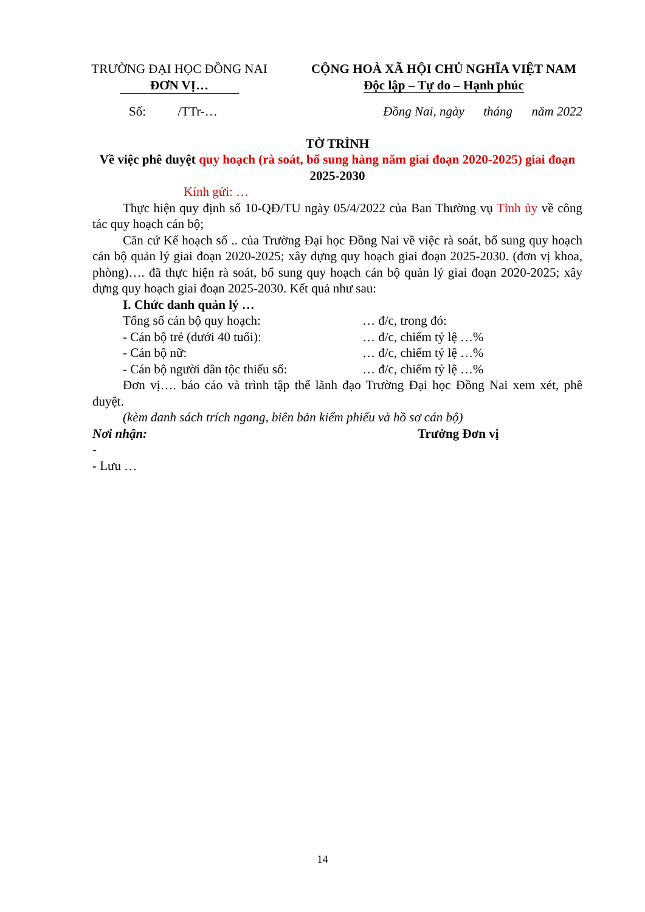TRƯỜNG ĐẠI HỌC ĐỒNG NAI
ĐƠN VỊ…
CỘNG HOÀ XÃ HỘI CHỦ NGHĨA VIỆT NAM
Độc lập – Tự do – Hạnh phúc
Số: /TTr-… Đồng Nai, ngày tháng năm 2022
TỜ TRÌNH
Về việc phê duyệt quy hoạch (rà soát, bổ sung hàng năm giai đoạn 2020-2025) giai đoạn 2025-2030
Kính gửi: …
Thực hiện quy định số 10-QĐ/TU ngày 05/4/2022 của Ban Thường vụ Tỉnh ủy về công tác quy hoạch cán bộ;
Căn cứ Kế hoạch số .. của Trường Đại học Đồng Nai về việc rà soát, bổ sung quy hoạch cán bộ quản lý giai đoạn 2020-2025; xây dựng quy hoạch giai đoạn 2025-2030. (đơn vị khoa, phòng)…. đã thực hiện rà soát, bổ sung quy hoạch cán bộ quản lý giai đoạn 2020-2025; xây dựng quy hoạch giai đoạn 2025-2030. Kết quả như sau:
I. Chức danh quản lý …
Tổng số cán bộ quy hoạch: … đ/c, trong đó:
- Cán bộ trẻ (dưới 40 tuổi): … đ/c, chiếm tỷ lệ …%
- Cán bộ nữ: … đ/c, chiếm tỷ lệ …%
- Cán bộ người dân tộc thiểu số: … đ/c, chiếm tỷ lệ …%
Đơn vị…. báo cáo và trình tập thể lãnh đạo Trường Đại học Đồng Nai xem xét, phê duyệt.
(kèm danh sách trích ngang, biên bản kiểm phiếu và hồ sơ cán bộ)
Nơi nhận: Trưởng Đơn vị
-
- Lưu …
14